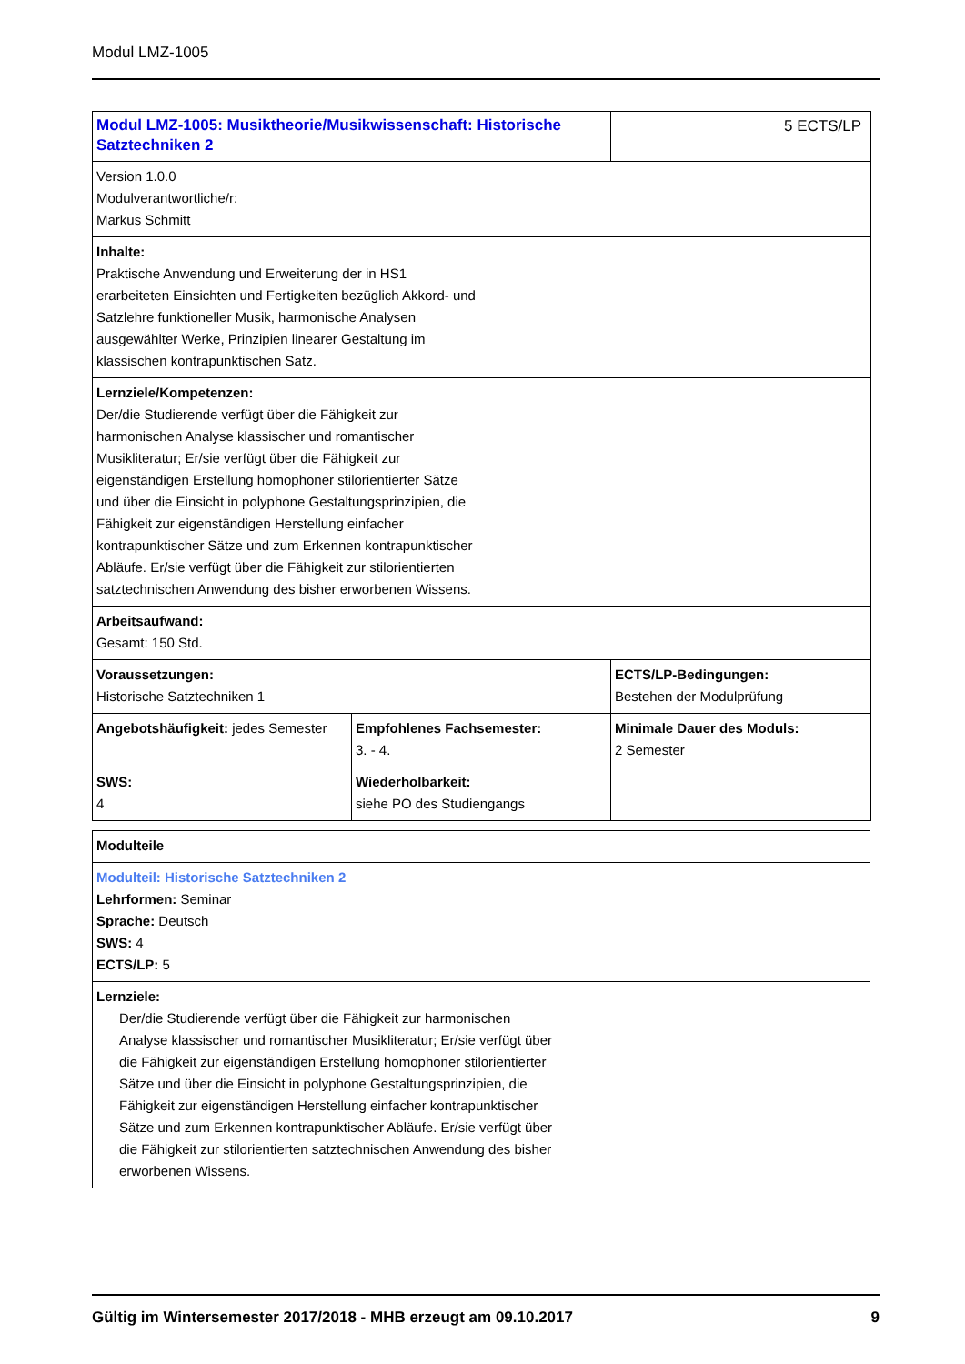Modul LMZ-1005
| Modul LMZ-1005: Musiktheorie/Musikwissenschaft: Historische Satztechniken 2 | | 5 ECTS/LP |
| Version 1.0.0 Modulverantwortliche/r: Markus Schmitt | | |
| Inhalte: Praktische Anwendung und Erweiterung der in HS1 erarbeiteten Einsichten und Fertigkeiten bezüglich Akkord- und Satzlehre funktioneller Musik, harmonische Analysen ausgewählter Werke, Prinzipien linearer Gestaltung im klassischen kontrapunktischen Satz. | | |
| Lernziele/Kompetenzen: Der/die Studierende verfügt über die Fähigkeit zur harmonischen Analyse klassischer und romantischer Musikliteratur; Er/sie verfügt über die Fähigkeit zur eigenständigen Erstellung homophoner stilorientierter Sätze und über die Einsicht in polyphone Gestaltungsprinzipien, die Fähigkeit zur eigenständigen Herstellung einfacher kontrapunktischer Sätze und zum Erkennen kontrapunktischer Abläufe. Er/sie verfügt über die Fähigkeit zur stilorientierten satztechnischen Anwendung des bisher erworbenen Wissens. | | |
| Arbeitsaufwand: Gesamt: 150 Std. | | |
| Voraussetzungen: Historische Satztechniken 1 | | ECTS/LP-Bedingungen: Bestehen der Modulprüfung |
| Angebotshäufigkeit: jedes Semester | Empfohlenes Fachsemester: 3. - 4. | Minimale Dauer des Moduls: 2 Semester |
| SWS: 4 | Wiederholbarkeit: siehe PO des Studiengangs | |
| Modulteile |
| Modulteil: Historische Satztechniken 2 Lehrformen: Seminar Sprache: Deutsch SWS: 4 ECTS/LP: 5 |
| Lernziele: Der/die Studierende verfügt über die Fähigkeit zur harmonischen Analyse klassischer und romantischer Musikliteratur; Er/sie verfügt über die Fähigkeit zur eigenständigen Erstellung homophoner stilorientierter Sätze und über die Einsicht in polyphone Gestaltungsprinzipien, die Fähigkeit zur eigenständigen Herstellung einfacher kontrapunktischer Sätze und zum Erkennen kontrapunktischer Abläufe. Er/sie verfügt über die Fähigkeit zur stilorientierten satztechnischen Anwendung des bisher erworbenen Wissens. |
Gültig im Wintersemester 2017/2018 - MHB erzeugt am 09.10.2017 9